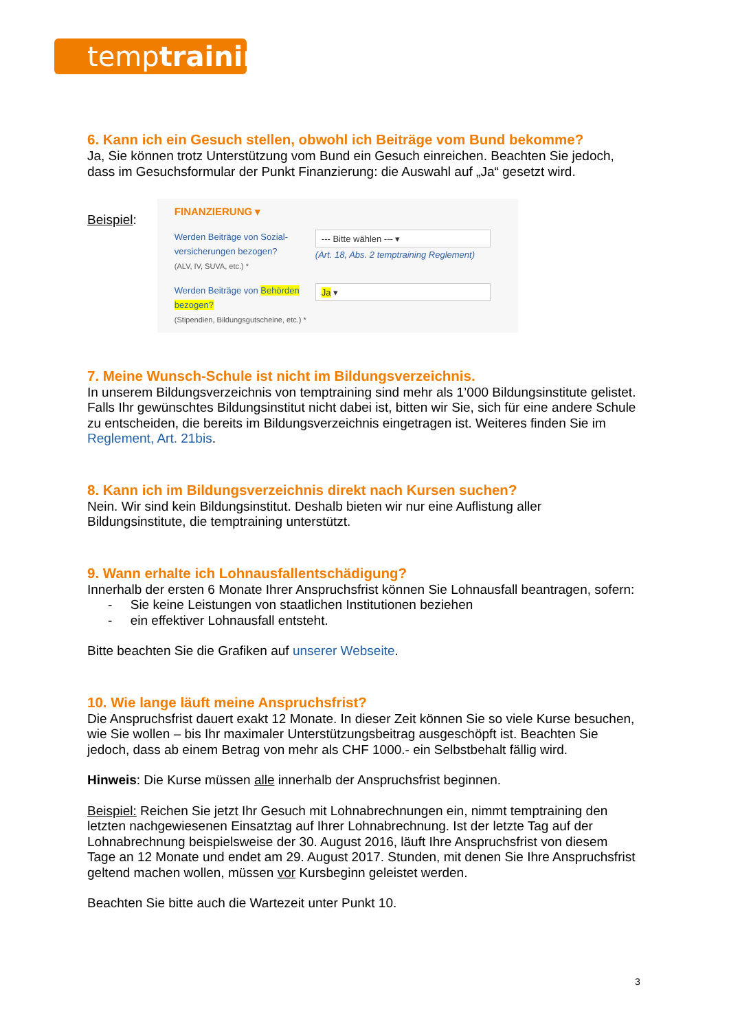temptraining
6. Kann ich ein Gesuch stellen, obwohl ich Beiträge vom Bund bekomme?
Ja, Sie können trotz Unterstützung vom Bund ein Gesuch einreichen. Beachten Sie jedoch, dass im Gesuchsformular der Punkt Finanzierung: die Auswahl auf „Ja“ gesetzt wird.
Beispiel:
FINANZIERUNG ▾
Werden Beiträge von Sozial-versicherungen bezogen?
(ALV, IV, SUVA, etc.) *
--- Bitte wählen --- ▾
(Art. 18, Abs. 2 temptraining Reglement)
Werden Beiträge von Behörden bezogen?
(Stipendien, Bildungsgutscheine, etc.) *
Ja ▾
7. Meine Wunsch-Schule ist nicht im Bildungsverzeichnis.
In unserem Bildungsverzeichnis von temptraining sind mehr als 1’000 Bildungsinstitute gelistet. Falls Ihr gewünschtes Bildungsinstitut nicht dabei ist, bitten wir Sie, sich für eine andere Schule zu entscheiden, die bereits im Bildungsverzeichnis eingetragen ist. Weiteres finden Sie im Reglement, Art. 21bis.
8. Kann ich im Bildungsverzeichnis direkt nach Kursen suchen?
Nein. Wir sind kein Bildungsinstitut. Deshalb bieten wir nur eine Auflistung aller Bildungsinstitute, die temptraining unterstützt.
9. Wann erhalte ich Lohnausfallentschädigung?
Innerhalb der ersten 6 Monate Ihrer Anspruchsfrist können Sie Lohnausfall beantragen, sofern:
- Sie keine Leistungen von staatlichen Institutionen beziehen
- ein effektiver Lohnausfall entsteht.
Bitte beachten Sie die Grafiken auf unserer Webseite.
10. Wie lange läuft meine Anspruchsfrist?
Die Anspruchsfrist dauert exakt 12 Monate. In dieser Zeit können Sie so viele Kurse besuchen, wie Sie wollen – bis Ihr maximaler Unterstützungsbeitrag ausgeschöpft ist. Beachten Sie jedoch, dass ab einem Betrag von mehr als CHF 1000.- ein Selbstbehalt fällig wird.
Hinweis: Die Kurse müssen alle innerhalb der Anspruchsfrist beginnen.
Beispiel: Reichen Sie jetzt Ihr Gesuch mit Lohnabrechnungen ein, nimmt temptraining den letzten nachgewiesenen Einsatztag auf Ihrer Lohnabrechnung. Ist der letzte Tag auf der Lohnabrechnung beispielsweise der 30. August 2016, läuft Ihre Anspruchsfrist von diesem Tage an 12 Monate und endet am 29. August 2017. Stunden, mit denen Sie Ihre Anspruchsfrist geltend machen wollen, müssen vor Kursbeginn geleistet werden.
Beachten Sie bitte auch die Wartezeit unter Punkt 10.
3